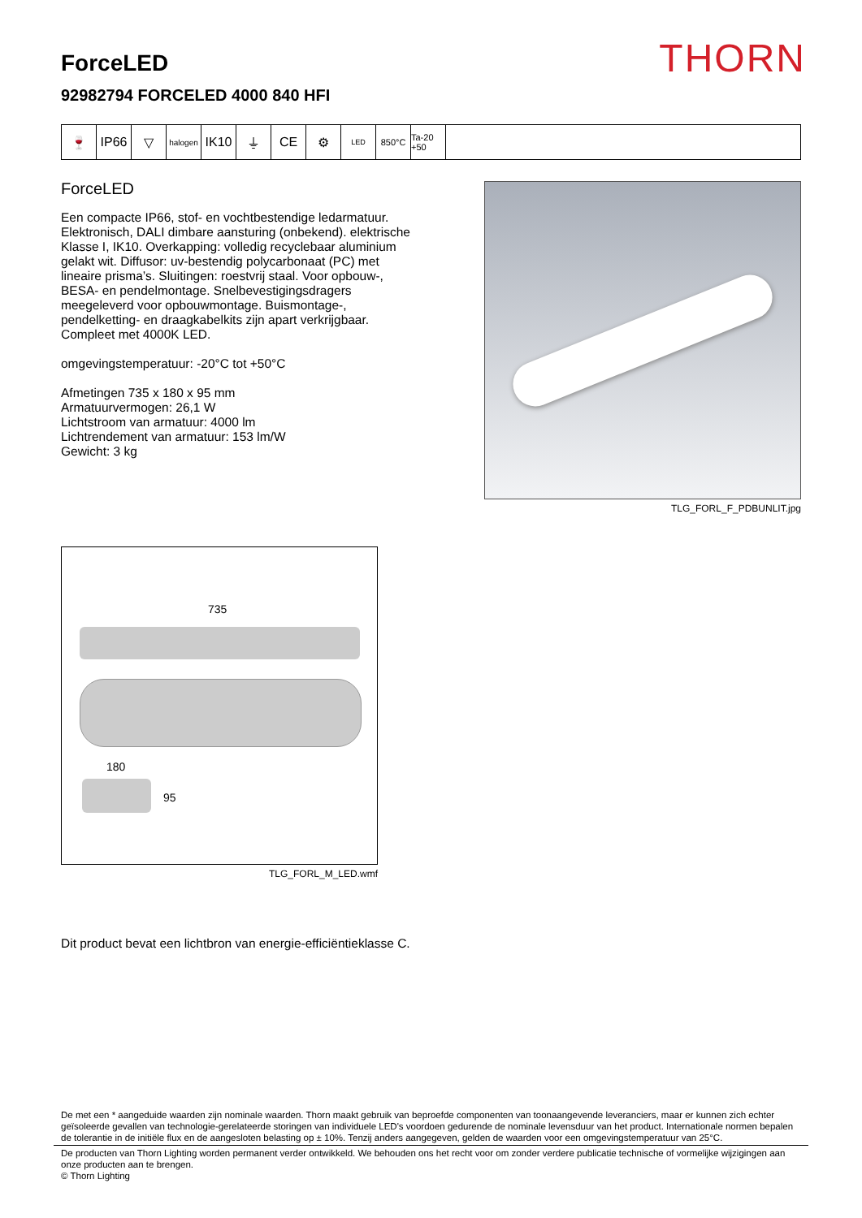THORN
ForceLED
92982794 FORCELED 4000 840 HFI
🍷 IP66 ▽
halogen
IK10 ⏚ CE ⚙
LED
850°C Ta-20 +50
ForceLED
Een compacte IP66, stof- en vochtbestendige ledarmatuur. Elektronisch, DALI dimbare aansturing (onbekend). elektrische Klasse I, IK10. Overkapping: volledig recyclebaar aluminium gelakt wit. Diffusor: uv-bestendig polycarbonaat (PC) met lineaire prisma’s. Sluitingen: roestvrij staal. Voor opbouw-, BESA- en pendelmontage. Snelbevestigingsdragers meegeleverd voor opbouwmontage. Buismontage-, pendelketting- en draagkabelkits zijn apart verkrijgbaar. Compleet met 4000K LED.
omgevingstemperatuur: -20°C tot +50°C
Afmetingen 735 x 180 x 95 mm
Armatuurvermogen: 26,1 W
Lichtstroom van armatuur: 4000 lm
Lichtrendement van armatuur: 153 lm/W
Gewicht: 3 kg
TLG_FORL_F_PDBUNLIT.jpg
735
180
95
TLG_FORL_M_LED.wmf
Dit product bevat een lichtbron van energie-efficiëntieklasse C.
De met een * aangeduide waarden zijn nominale waarden. Thorn maakt gebruik van beproefde componenten van toonaangevende leveranciers, maar er kunnen zich echter geïsoleerde gevallen van technologie-gerelateerde storingen van individuele LED's voordoen gedurende de nominale levensduur van het product. Internationale normen bepalen de tolerantie in de initiële flux en de aangesloten belasting op ± 10%. Tenzij anders aangegeven, gelden de waarden voor een omgevingstemperatuur van 25°C.
De producten van Thorn Lighting worden permanent verder ontwikkeld. We behouden ons het recht voor om zonder verdere publicatie technische of vormelijke wijzigingen aan onze producten aan te brengen.
© Thorn Lighting